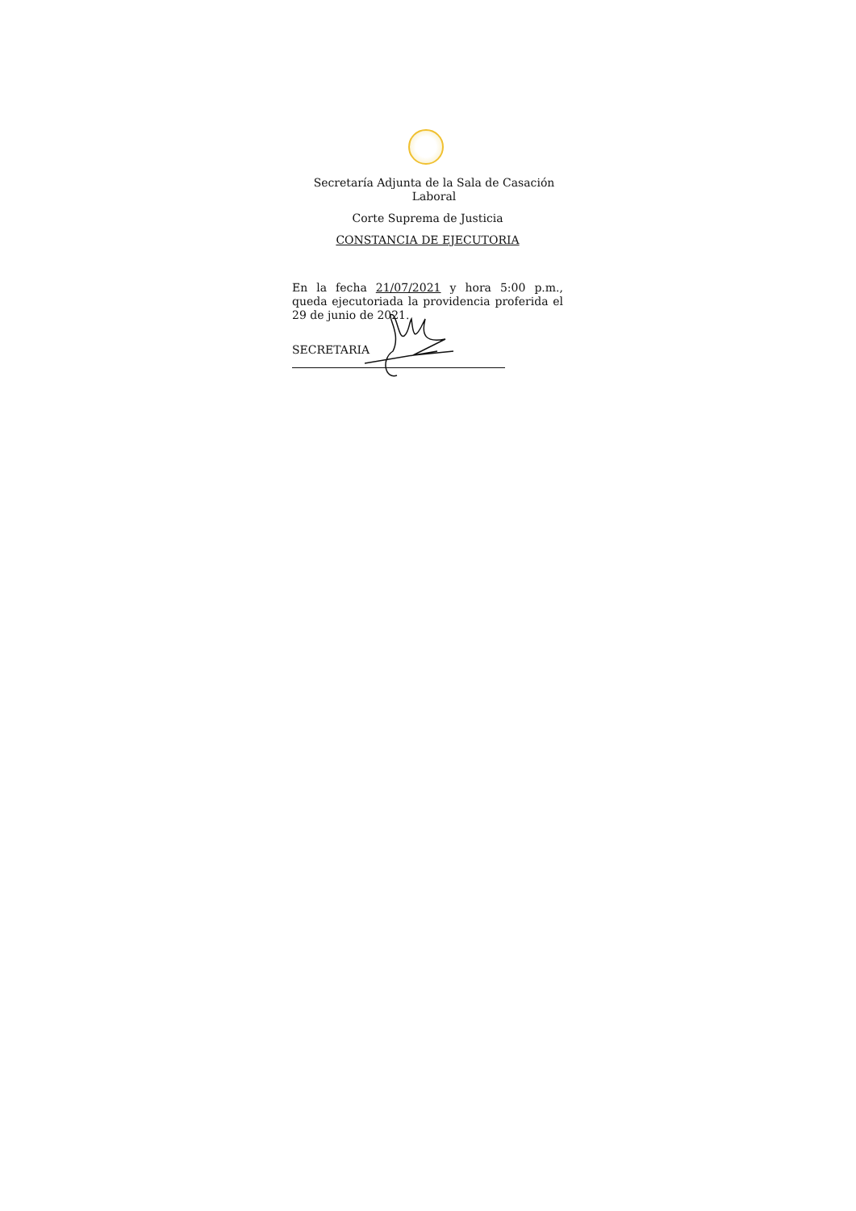Secretaría Adjunta de la Sala de Casación Laboral
Corte Suprema de Justicia
CONSTANCIA DE EJECUTORIA
En la fecha 21/07/2021 y hora 5:00 p.m., queda ejecutoriada la providencia proferida el 29 de junio de 2021.
SECRETARIA